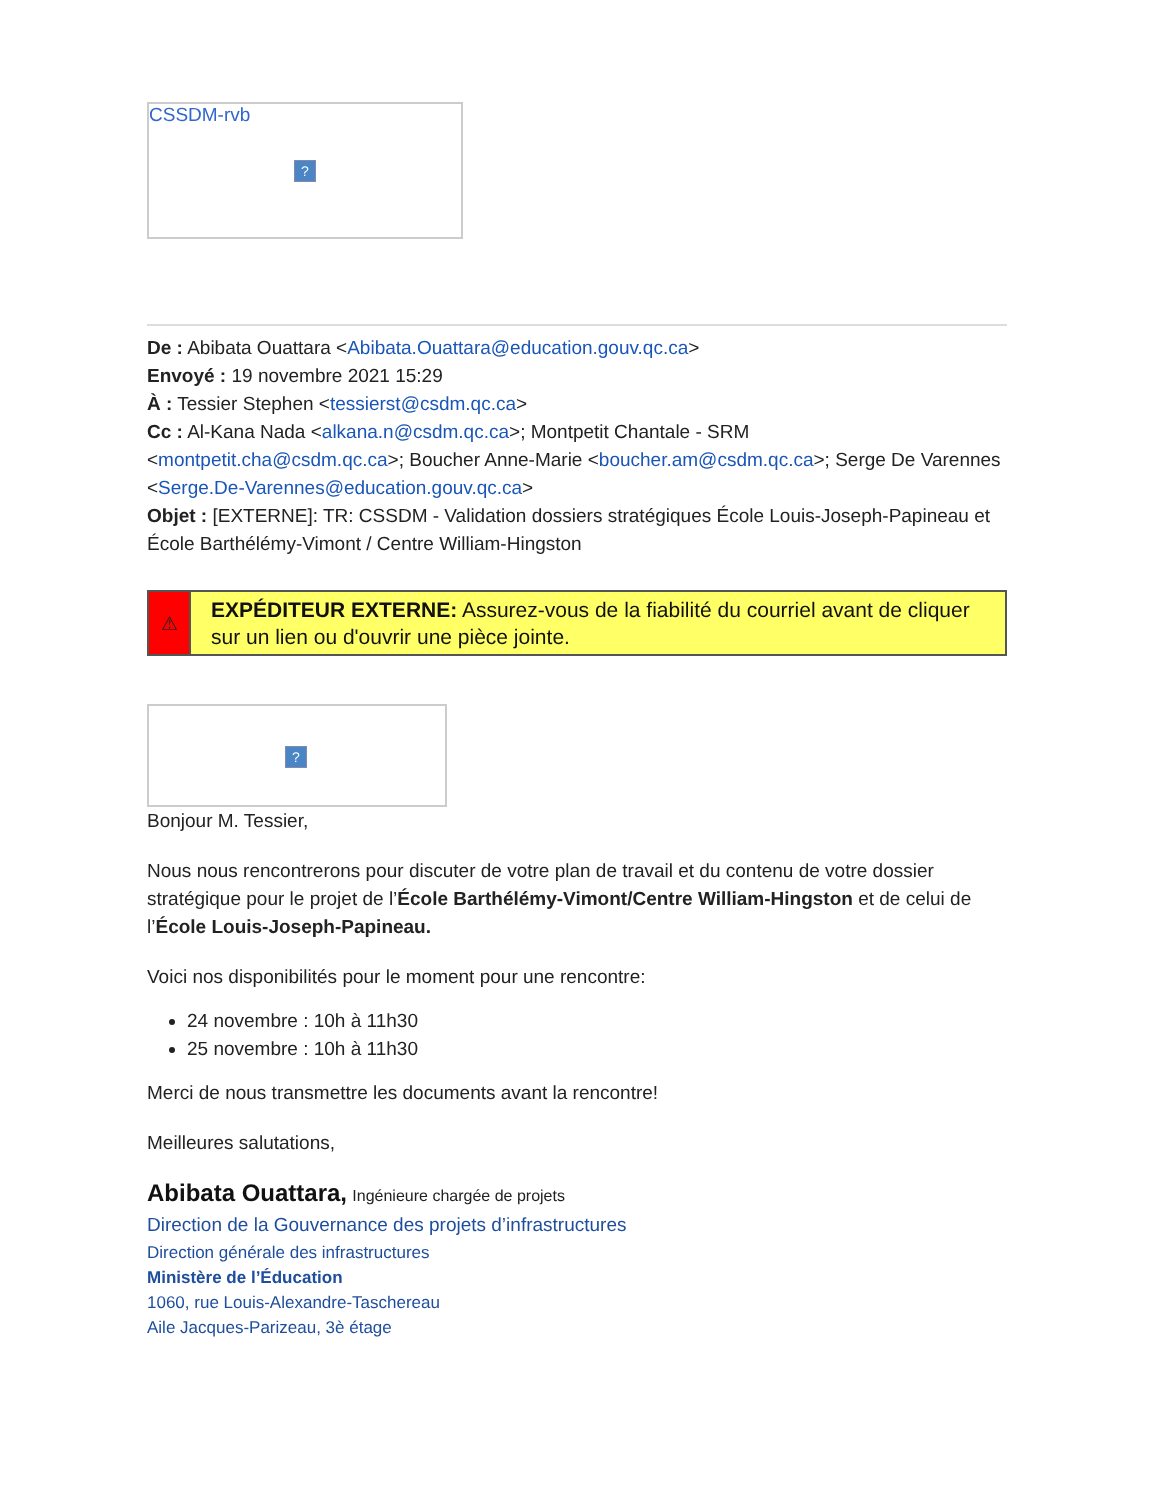CSSDM-rvb
?
De : Abibata Ouattara <Abibata.Ouattara@education.gouv.qc.ca>
Envoyé : 19 novembre 2021 15:29
À : Tessier Stephen <tessierst@csdm.qc.ca>
Cc : Al-Kana Nada <alkana.n@csdm.qc.ca>; Montpetit Chantale - SRM <montpetit.cha@csdm.qc.ca>; Boucher Anne-Marie <boucher.am@csdm.qc.ca>; Serge De Varennes <Serge.De-Varennes@education.gouv.qc.ca>
Objet : [EXTERNE]: TR: CSSDM - Validation dossiers stratégiques École Louis-Joseph-Papineau et École Barthélémy-Vimont / Centre William-Hingston
⚠
EXPÉDITEUR EXTERNE: Assurez-vous de la fiabilité du courriel avant de cliquer sur un lien ou d'ouvrir une pièce jointe.
?
Bonjour M. Tessier,
Nous nous rencontrerons pour discuter de votre plan de travail et du contenu de votre dossier stratégique pour le projet de l’École Barthélémy-Vimont/Centre William-Hingston et de celui de l’École Louis-Joseph-Papineau.
Voici nos disponibilités pour le moment pour une rencontre:
24 novembre : 10h à 11h30
25 novembre : 10h à 11h30
Merci de nous transmettre les documents avant la rencontre!
Meilleures salutations,
Abibata Ouattara, Ingénieure chargée de projets
Direction de la Gouvernance des projets d’infrastructures
Direction générale des infrastructures
Ministère de l’Éducation
1060, rue Louis-Alexandre-Taschereau
Aile Jacques-Parizeau, 3è étage